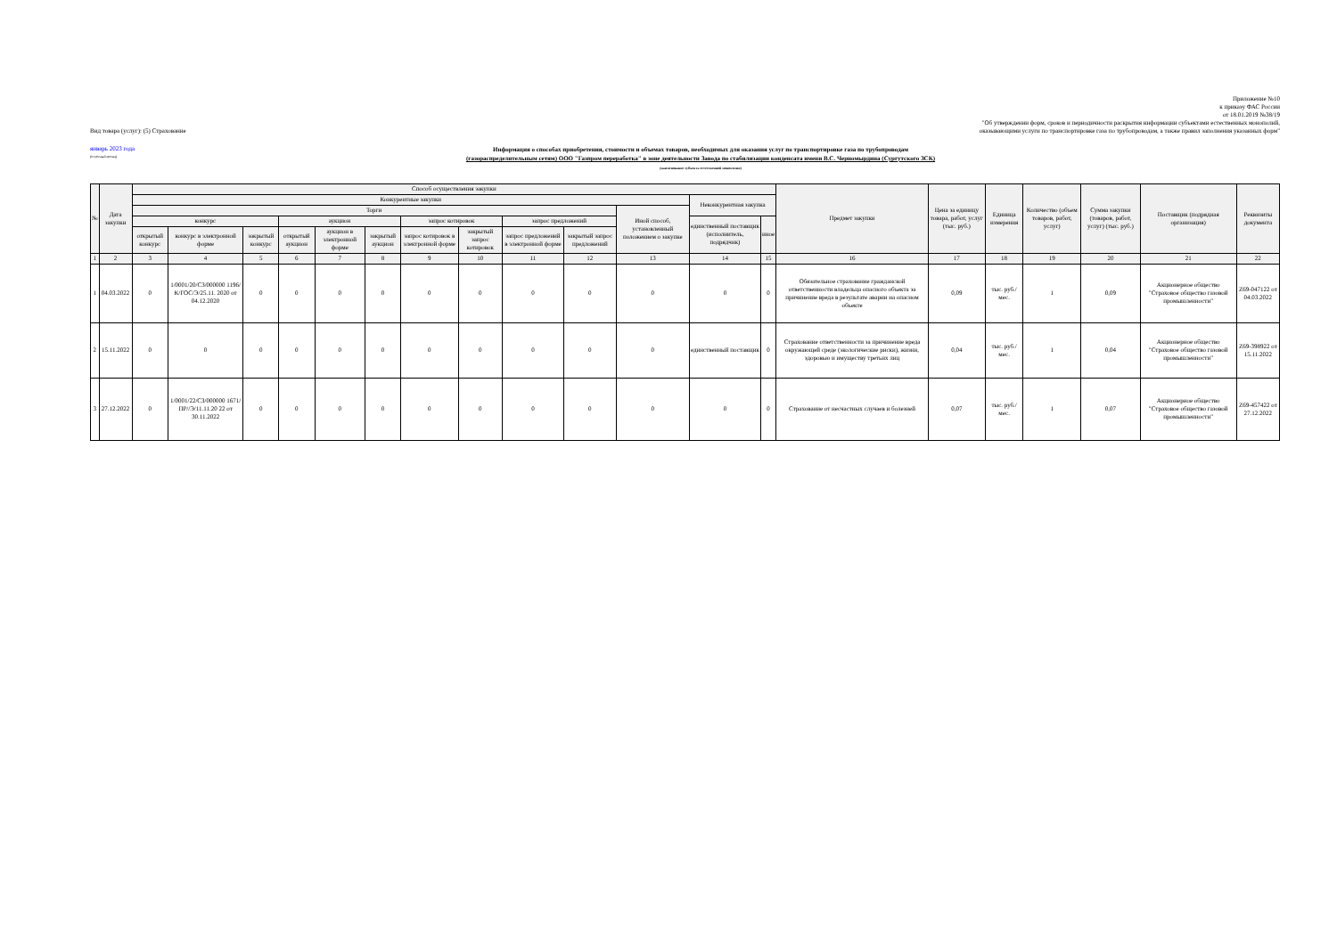Приложение №10
к приказу ФАС России
от 18.01.2019 №38/19
"Об утверждении форм, сроков и периодичности раскрытия информации субъектами естественных монополий,
Вид товара (услуг): (5) Страхование оказывающими услуги по транспортировке газа по трубопроводам, а также правил заполнения указанных форм"
январь 2023 года
(отчётный месяц)
Информация о способах приобретения, стоимости и объемах товаров, необходимых для оказания услуг по транспортировке газа по трубопроводам
(газораспределительным сетям) ООО "Газпром переработка" в зоне деятельности Завода по стабилизации конденсата имени В.С. Черномырдина (Сургутского ЗСК)
(наименование субъекта естественной монополии)
| № | Дата закупки | Способ осуществления закупки | | | | | | | | | | | | | Предмет закупки | Цена за единицу товара, работ, услуг (тыс. руб.) | Единица измерения | Количество (объем товаров, работ, услуг) | Сумма закупки (товаров, работ, услуг) (тыс. руб.) | Поставщик (подрядная организация) | Реквизиты документа |
| --- | --- | --- | --- | --- | --- | --- | --- | --- | --- | --- | --- | --- | --- | --- | --- | --- | --- | --- | --- | --- | --- |
| | | Конкурентные закупки | | | | | | | | | | | Неконкурентная закупка | | | | | | | | |
| | | Торги | | | | | | | | | | Иной способ, установленный положением о закупке | | | | | | | | | |
| | | конкурс | | | аукцион | | | запрос котировок | | запрос предложений | | | единственный поставщик (исполнитель, подрядчик) | иное | | | | | | | |
| | | открытый конкурс | конкурс в электронной форме | закрытый конкурс | открытый аукцион | аукцион в электронной форме | закрытый аукцион | запрос котировок в электронной форме | закрытый запрос котировок | запрос предложений в электронной форме | закрытый запрос предложений | | | | | | | | | | |
| 1 | 2 | 3 | 4 | 5 | 6 | 7 | 8 | 9 | 10 | 11 | 12 | 13 | 14 | 15 | 16 | 17 | 18 | 19 | 20 | 21 | 22 |
| 1 | 04.03.2022 | 0 | 1/0001/20/СЗ/000000 1196/К/ГОС/Э/25.11. 2020 от 04.12.2020 | 0 | 0 | 0 | 0 | 0 | 0 | 0 | 0 | 0 | 0 | 0 | Обязательное страхование гражданской ответственности владельца опасного объекта за причинение вреда в результате аварии на опасном объекте | 0,09 | тыс. руб./мес. | 1 | 0,09 | Акционерное общество "Страховое общество газовой промышленности" | Z69-047122 от 04.03.2022 |
| 2 | 15.11.2022 | 0 | 0 | 0 | 0 | 0 | 0 | 0 | 0 | 0 | 0 | 0 | единственный поставщик | 0 | Страхование ответственности за причинение вреда окружающей среде (экологические риски), жизни, здоровью и имуществу третьих лиц | 0,04 | тыс. руб./мес. | 1 | 0,04 | Акционерное общество "Страховое общество газовой промышленности" | Z69-398922 от 15.11.2022 |
| 3 | 27.12.2022 | 0 | 1/0001/22/СЗ/000000 1671/ПР//Э/11.11.20 22 от 30.11.2022 | 0 | 0 | 0 | 0 | 0 | 0 | 0 | 0 | 0 | 0 | 0 | Страхование от несчастных случаев и болезней | 0,07 | тыс. руб./мес. | 1 | 0,07 | Акционерное общество "Страховое общество газовой промышленности" | Z69-457422 от 27.12.2022 |